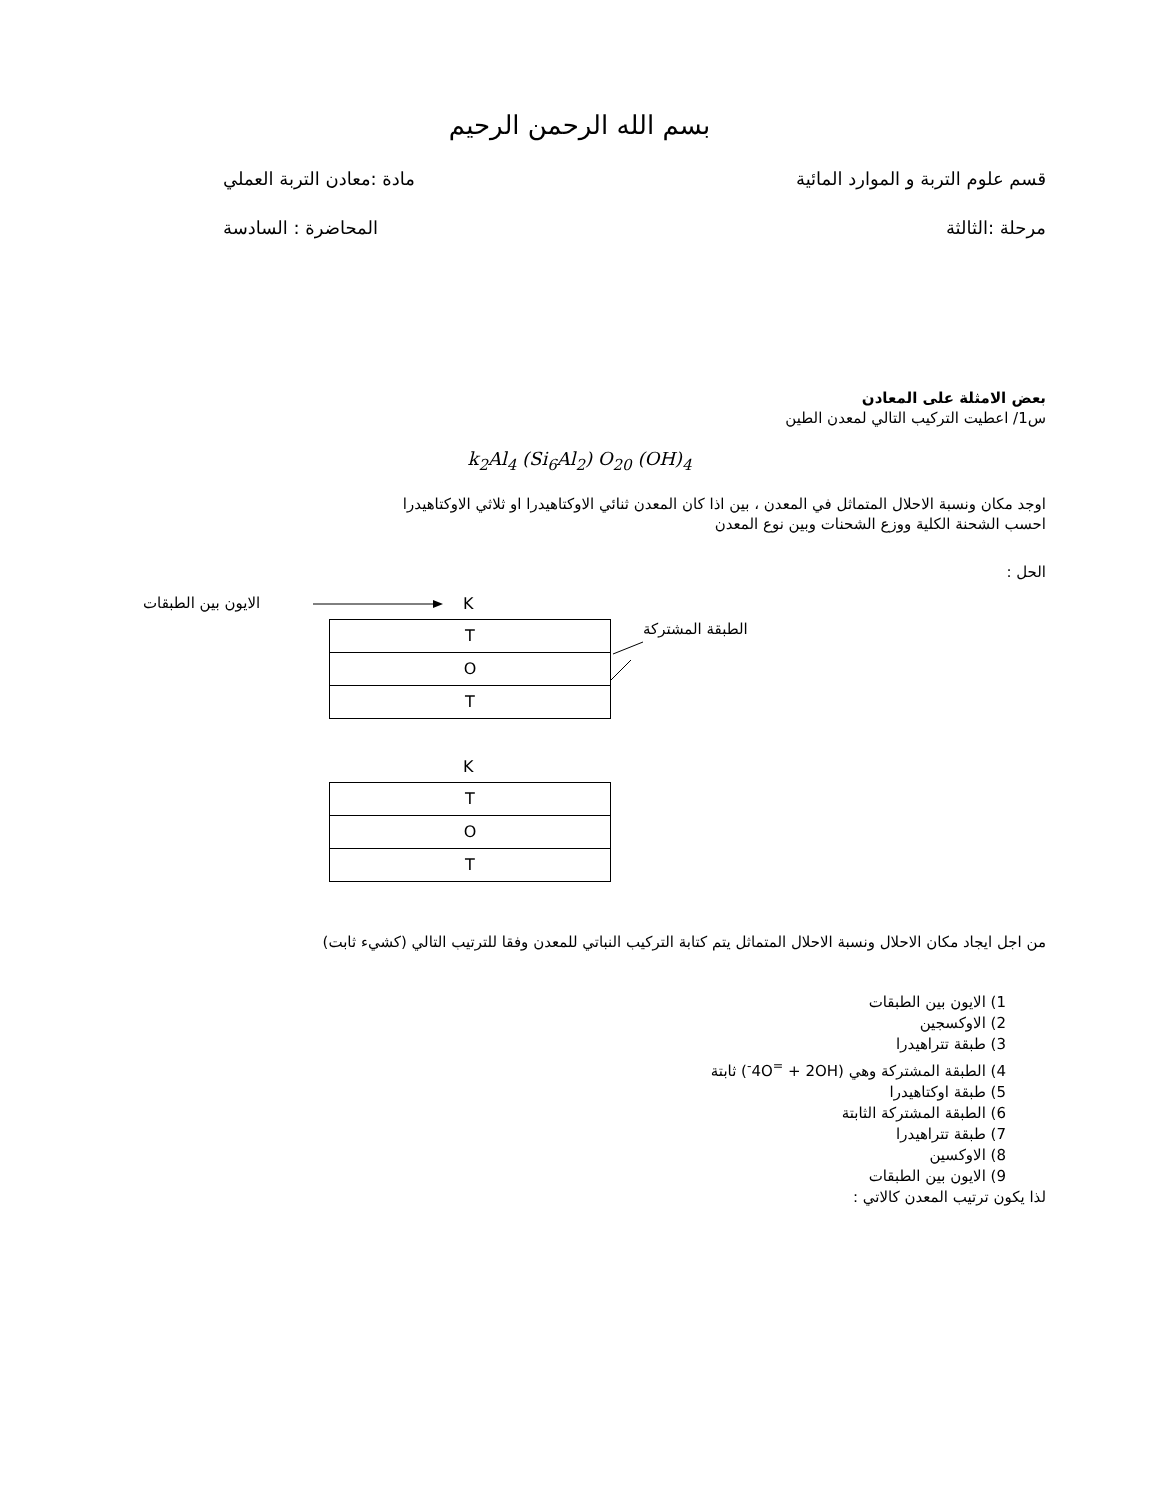بسم الله الرحمن الرحيم
قسم علوم التربة و الموارد المائية مادة :معادن التربة العملي
مرحلة :الثالثة المحاضرة : السادسة
بعض الامثلة على المعادن
س1/ اعطيت التركيب التالي لمعدن الطين
k<sub>2</sub>Al<sub>4</sub> (Si<sub>6</sub>Al<sub>2</sub>) O<sub>20</sub> (OH)<sub>4</sub>
اوجد مكان ونسبة الاحلال المتماثل في المعدن ، بين اذا كان المعدن ثنائي الاوكتاهيدرا او ثلاثي الاوكتاهيدرا
احسب الشحنة الكلية ووزع الشحنات وبين نوع المعدن
الحل :
الايون بين الطبقات K
الطبقة المشتركة
T
O
T
K
T
O
T
من اجل ايجاد مكان الاحلال ونسبة الاحلال المتماثل يتم كتابة التركيب النباتي للمعدن وفقا للترتيب التالي (كشيء ثابت)
1) الايون بين الطبقات
2) الاوكسجين
3) طبقة تتراهيدرا
4) الطبقة المشتركة وهي (4O<sup>=</sup> + 2OH<sup>-</sup>) ثابتة
5) طبقة اوكتاهيدرا
6) الطبقة المشتركة الثابتة
7) طبقة تتراهيدرا
8) الاوكسين
9) الايون بين الطبقات
لذا يكون ترتيب المعدن كالاتي :